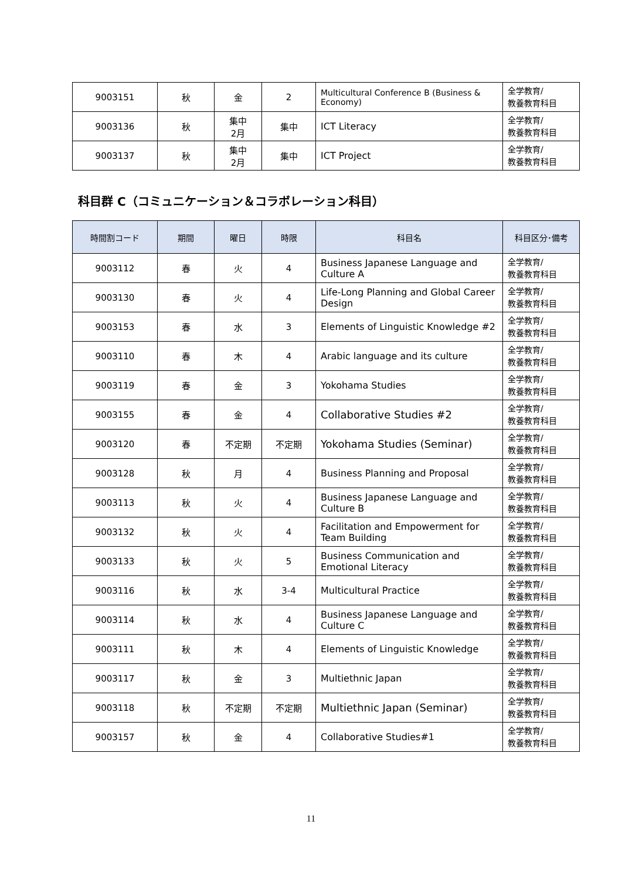| 9003151 | 秋 | 金 | 2 | Multicultural Conference B (Business & Economy) | 全学教育/ 教養教育科目 |
| 9003136 | 秋 | 集中 2月 | 集中 | ICT Literacy | 全学教育/ 教養教育科目 |
| 9003137 | 秋 | 集中 2月 | 集中 | ICT Project | 全学教育/ 教養教育科目 |
科目群 C（コミュニケーション＆コラボレーション科目）
| 時間割コード | 期間 | 曜日 | 時限 | 科目名 | 科目区分･備考 |
| --- | --- | --- | --- | --- | --- |
| 9003112 | 春 | 火 | 4 | Business Japanese Language and Culture A | 全学教育/ 教養教育科目 |
| 9003130 | 春 | 火 | 4 | Life-Long Planning and Global Career Design | 全学教育/ 教養教育科目 |
| 9003153 | 春 | 水 | 3 | Elements of Linguistic Knowledge #2 | 全学教育/ 教養教育科目 |
| 9003110 | 春 | 木 | 4 | Arabic language and its culture | 全学教育/ 教養教育科目 |
| 9003119 | 春 | 金 | 3 | Yokohama Studies | 全学教育/ 教養教育科目 |
| 9003155 | 春 | 金 | 4 | Collaborative Studies #2 | 全学教育/ 教養教育科目 |
| 9003120 | 春 | 不定期 | 不定期 | Yokohama Studies (Seminar) | 全学教育/ 教養教育科目 |
| 9003128 | 秋 | 月 | 4 | Business Planning and Proposal | 全学教育/ 教養教育科目 |
| 9003113 | 秋 | 火 | 4 | Business Japanese Language and Culture B | 全学教育/ 教養教育科目 |
| 9003132 | 秋 | 火 | 4 | Facilitation and Empowerment for Team Building | 全学教育/ 教養教育科目 |
| 9003133 | 秋 | 火 | 5 | Business Communication and Emotional Literacy | 全学教育/ 教養教育科目 |
| 9003116 | 秋 | 水 | 3-4 | Multicultural Practice | 全学教育/ 教養教育科目 |
| 9003114 | 秋 | 水 | 4 | Business Japanese Language and Culture C | 全学教育/ 教養教育科目 |
| 9003111 | 秋 | 木 | 4 | Elements of Linguistic Knowledge | 全学教育/ 教養教育科目 |
| 9003117 | 秋 | 金 | 3 | Multiethnic Japan | 全学教育/ 教養教育科目 |
| 9003118 | 秋 | 不定期 | 不定期 | Multiethnic Japan (Seminar) | 全学教育/ 教養教育科目 |
| 9003157 | 秋 | 金 | 4 | Collaborative Studies#1 | 全学教育/ 教養教育科目 |
11